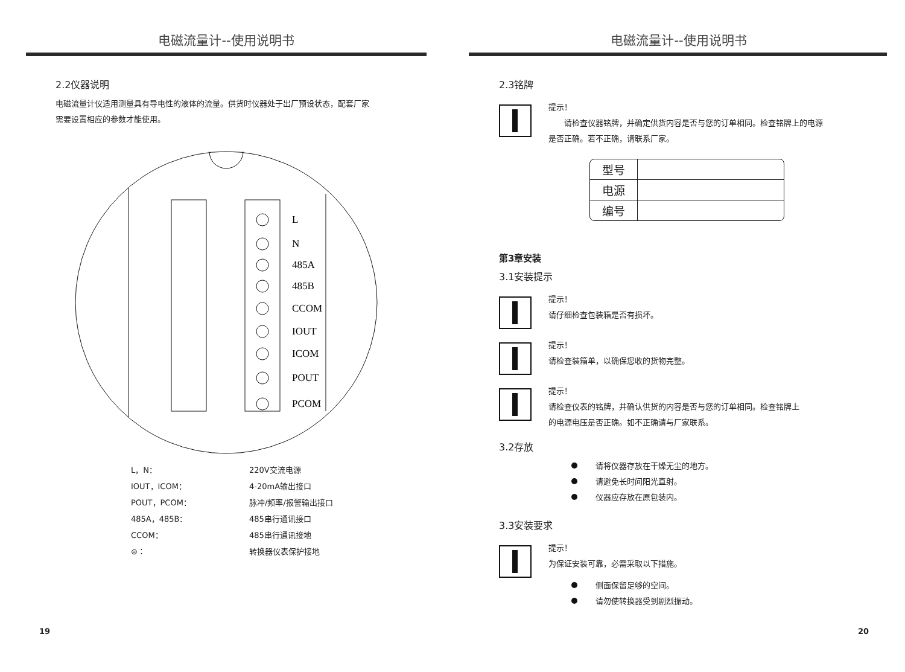电磁流量计--使用说明书
2.2仪器说明
电磁流量计仪适用测量具有导电性的液体的流量。供货时仪器处于出厂预设状态，配套厂家
需要设置相应的参数才能使用。
L
N
485A
485B
CCOM
IOUT
ICOM
POUT
PCOM
| L，N： | 220V交流电源 |
| IOUT，ICOM： | 4-20mA输出接口 |
| POUT，PCOM： | 脉冲/频率/报警输出接口 |
| 485A，485B： | 485串行通讯接口 |
| CCOM： | 485串行通讯接地 |
| ⊜： | 转换器仪表保护接地 |
19
电磁流量计--使用说明书
2.3铭牌
提示！
  请检查仪器铭牌，并确定供货内容是否与您的订单相同。检查铭牌上的电源
是否正确。若不正确，请联系厂家。
| 型号 | |
| 电源 | |
| 编号 | |
第3章安装
3.1安装提示
提示！
请仔细检查包装箱是否有损坏。
提示！
请检查装箱单，以确保您收的货物完整。
提示！
请检查仪表的铭牌，并确认供货的内容是否与您的订单相同。检查铭牌上
的电源电压是否正确。如不正确请与厂家联系。
3.2存放
请将仪器存放在干燥无尘的地方。
请避免长时间阳光直射。
仪器应存放在原包装内。
3.3安装要求
提示！
为保证安装可靠，必需采取以下措施。
侧面保留足够的空间。
请勿使转换器受到剧烈振动。
20